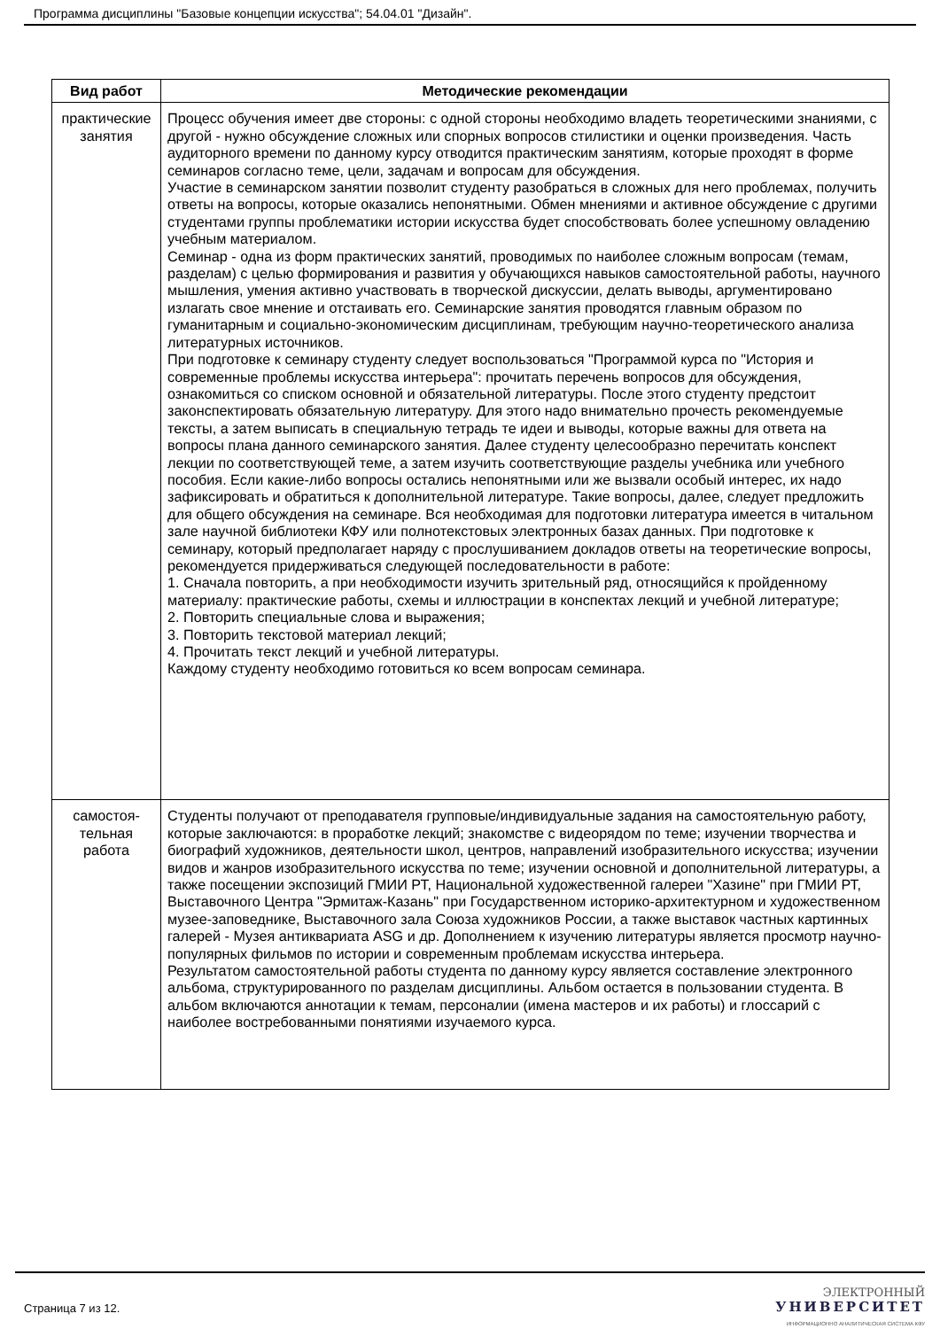Программа дисциплины "Базовые концепции искусства"; 54.04.01 "Дизайн".
| Вид работ | Методические рекомендации |
| --- | --- |
| практические занятия | Процесс обучения имеет две стороны: с одной стороны необходимо владеть теоретическими знаниями, с другой - нужно обсуждение сложных или спорных вопросов стилистики и оценки произведения. Часть аудиторного времени по данному курсу отводится практическим занятиям, которые проходят в форме семинаров согласно теме, цели, задачам и вопросам для обсуждения. Участие в семинарском занятии позволит студенту разобраться в сложных для него проблемах, получить ответы на вопросы, которые оказались непонятными. Обмен мнениями и активное обсуждение с другими студентами группы проблематики истории искусства будет способствовать более успешному овладению учебным материалом. Семинар - одна из форм практических занятий, проводимых по наиболее сложным вопросам (темам, разделам) с целью формирования и развития у обучающихся навыков самостоятельной работы, научного мышления, умения активно участвовать в творческой дискуссии, делать выводы, аргументировано излагать свое мнение и отстаивать его. Семинарские занятия проводятся главным образом по гуманитарным и социально-экономическим дисциплинам, требующим научно-теоретического анализа литературных источников. При подготовке к семинару студенту следует воспользоваться "Программой курса по "История и современные проблемы искусства интерьера": прочитать перечень вопросов для обсуждения, ознакомиться со списком основной и обязательной литературы. После этого студенту предстоит законспектировать обязательную литературу. Для этого надо внимательно прочесть рекомендуемые тексты, а затем выписать в специальную тетрадь те идеи и выводы, которые важны для ответа на вопросы плана данного семинарского занятия. Далее студенту целесообразно перечитать конспект лекции по соответствующей теме, а затем изучить соответствующие разделы учебника или учебного пособия. Если какие-либо вопросы остались непонятными или же вызвали особый интерес, их надо зафиксировать и обратиться к дополнительной литературе. Такие вопросы, далее, следует предложить для общего обсуждения на семинаре. Вся необходимая для подготовки литература имеется в читальном зале научной библиотеки КФУ или полнотекстовых электронных базах данных. При подготовке к семинару, который предполагает наряду с прослушиванием докладов ответы на теоретические вопросы, рекомендуется придерживаться следующей последовательности в работе: 1. Сначала повторить, а при необходимости изучить зрительный ряд, относящийся к пройденному материалу: практические работы, схемы и иллюстрации в конспектах лекций и учебной литературе; 2. Повторить специальные слова и выражения; 3. Повторить текстовой материал лекций; 4. Прочитать текст лекций и учебной литературы. Каждому студенту необходимо готовиться ко всем вопросам семинара. |
| самостоя-тельная работа | Студенты получают от преподавателя групповые/индивидуальные задания на самостоятельную работу, которые заключаются: в проработке лекций; знакомстве с видеорядом по теме; изучении творчества и биографий художников, деятельности школ, центров, направлений изобразительного искусства; изучении видов и жанров изобразительного искусства по теме; изучении основной и дополнительной литературы, а также посещении экспозиций ГМИИ РТ, Национальной художественной галереи "Хазине" при ГМИИ РТ, Выставочного Центра "Эрмитаж-Казань" при Государственном историко-архитектурном и художественном музее-заповеднике, Выставочного зала Союза художников России, а также выставок частных картинных галерей - Музея антиквариата ASG и др. Дополнением к изучению литературы является просмотр научно-популярных фильмов по истории и современным проблемам искусства интерьера. Результатом самостоятельной работы студента по данному курсу является составление электронного альбома, структурированного по разделам дисциплины. Альбом остается в пользовании студента. В альбом включаются аннотации к темам, персоналии (имена мастеров и их работы) и глоссарий с наиболее востребованными понятиями изучаемого курса. |
Страница 7 из 12.
ЭЛЕКТРОННЫЙ
УНИВЕРСИТЕТ
ИНФОРМАЦИОННО АНАЛИТИЧЕСКАЯ СИСТЕМА КФУ